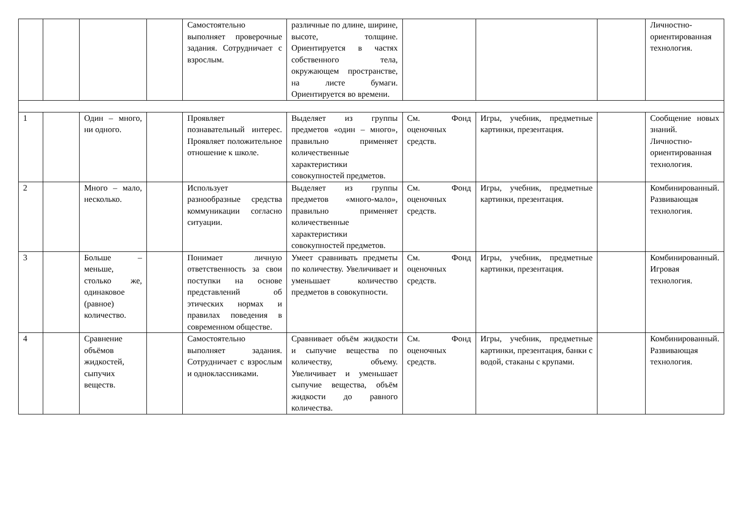| | | | | Самостоятельно выполняет проверочные задания. Сотрудничает с взрослым. | различные по длине, ширине, высоте, толщине. Ориентируется в частях собственного тела, окружающем пространстве, на листе бумаги. Ориентируется во времени. | | | | Личностно-ориентированная технология. |
| 1 | | Один – много, ни одного. | | Проявляет познавательный интерес. Проявляет положительное отношение к школе. | Выделяет из группы предметов «один – много», правильно применяет количественные характеристики совокупностей предметов. | См. Фонд оценочных средств. | Игры, учебник, предметные картинки, презентация. | | Сообщение новых знаний. Личностно-ориентированная технология. |
| 2 | | Много – мало, несколько. | | Использует разнообразные средства коммуникации согласно ситуации. | Выделяет из группы предметов «много-мало», правильно применяет количественные характеристики совокупностей предметов. | См. Фонд оценочных средств. | Игры, учебник, предметные картинки, презентация. | | Комбинированный. Развивающая технология. |
| 3 | | Больше – меньше, столько же, одинаковое (равное) количество. | | Понимает личную ответственность за свои поступки на основе представлений об этических нормах и правилах поведения в современном обществе. | Умеет сравнивать предметы по количеству. Увеличивает и уменьшает количество предметов в совокупности. | См. Фонд оценочных средств. | Игры, учебник, предметные картинки, презентация. | | Комбинированный. Игровая технология. |
| 4 | | Сравнение объёмов жидкостей, сыпучих веществ. | | Самостоятельно выполняет задания. Сотрудничает с взрослым и одноклассниками. | Сравнивает объём жидкости и сыпучие вещества по количеству, объему. Увеличивает и уменьшает сыпучие вещества, объём жидкости до равного количества. | См. Фонд оценочных средств. | Игры, учебник, предметные картинки, презентация, банки с водой, стаканы с крупами. | | Комбинированный. Развивающая технология. |